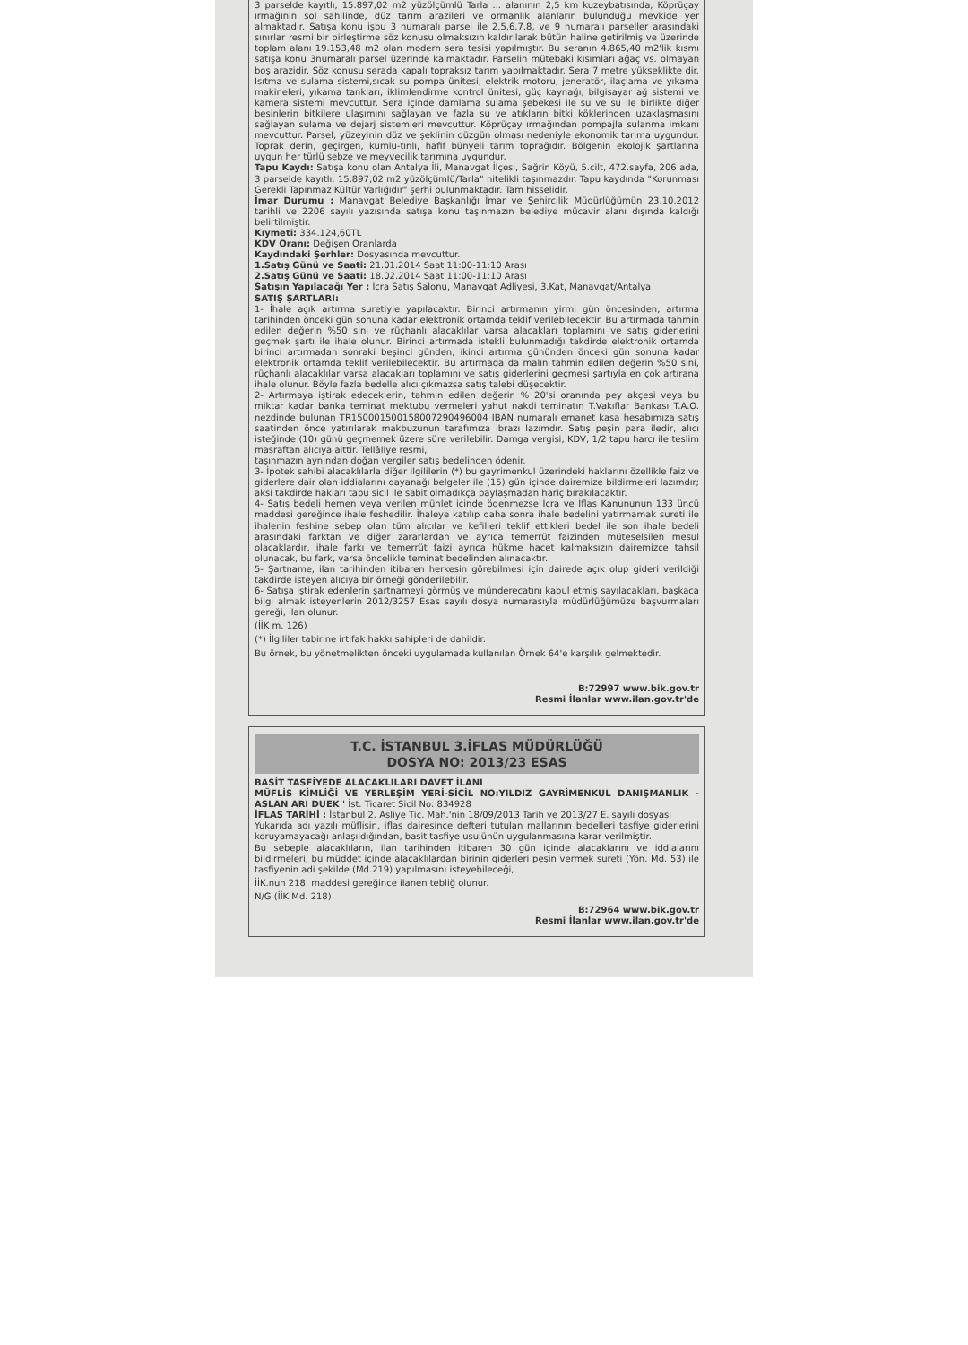3 parselde kayıtlı, 15.897,02 m2 yüzölçümlü Tarla ... alanının 2,5 km kuzeybatısında, Köprüçay ırmağının sol sahilinde, düz tarım arazileri ve ormanlık alanların bulunduğu mevkide yer almaktadır. Satışa konu işbu 3 numaralı parsel ile 2,5,6,7,8, ve 9 numaralı parseller arasındaki sınırlar resmi bir birleştirme söz konusu olmaksızın kaldırılarak bütün haline getirilmiş ve üzerinde toplam alanı 19.153,48 m2 olan modern sera tesisi yapılmıştır. Bu seranın 4.865,40 m2'lik kısmı satışa konu 3numaralı parsel üzerinde kalmaktadır. Parselin mütebaki kısımları ağaç vs. olmayan boş arazidir. Söz konusu serada kapalı topraksız tarım yapılmaktadır. Sera 7 metre yükseklikte dir. Isıtma ve sulama sistemi,sıcak su pompa ünitesi, elektrik motoru, jeneratör, ilaçlama ve yıkama makineleri, yıkama tankları, iklimlendirme kontrol ünitesi, güç kaynağı, bilgisayar ağ sistemi ve kamera sistemi mevcuttur. Sera içinde damlama sulama şebekesi ile su ve su ile birlikte diğer besinlerin bitkilere ulaşımını sağlayan ve fazla su ve atıkların bitki köklerinden uzaklaşmasını sağlayan sulama ve dejarj sistemleri mevcuttur. Köprüçay ırmağından pompajla sulanma imkanı mevcuttur. Parsel, yüzeyinin düz ve şeklinin düzgün olması nedeniyle ekonomik tarıma uygundur. Toprak derin, geçirgen, kumlu-tınlı, hafif bünyeli tarım toprağıdır. Bölgenin ekolojik şartlarına uygun her türlü sebze ve meyvecilik tarımına uygundur.
Tapu Kaydı: Satışa konu olan Antalya İli, Manavgat İlçesi, Sağrin Köyü, 5.cilt, 472.sayfa, 206 ada, 3 parselde kayıtlı, 15.897,02 m2 yüzölçümlü/Tarla" nitelikli taşınmazdır. Tapu kaydında "Korunması Gerekli Tapınmaz Kültür Varlığıdır" şerhi bulunmaktadır. Tam hisselidir.
İmar Durumu : Manavgat Belediye Başkanlığı İmar ve Şehircilik Müdürlüğümün 23.10.2012 tarihli ve 2206 sayılı yazısında satışa konu taşınmazın belediye mücavir alanı dışında kaldığı belirtilmiştir.
Kıymeti: 334.124,60TL
KDV Oranı: Değişen Oranlarda
Kaydındaki Şerhler: Dosyasında mevcuttur.
1.Satış Günü ve Saati: 21.01.2014 Saat 11:00-11:10 Arası
2.Satış Günü ve Saati: 18.02.2014 Saat 11:00-11:10 Arası
Satışın Yapılacağı Yer : İcra Satış Salonu, Manavgat Adliyesi, 3.Kat, Manavgat/Antalya
SATIŞ ŞARTLARI:
1- İhale açık artırma suretiyle yapılacaktır. Birinci artırmanın yirmi gün öncesinden, artırma tarihinden önceki gün sonuna kadar elektronik ortamda teklif verilebilecektir. Bu artırmada tahmin edilen değerin %50 sini ve rüçhanlı alacaklılar varsa alacakları toplamını ve satış giderlerini geçmek şartı ile ihale olunur. Birinci artırmada istekli bulunmadığı takdirde elektronik ortamda birinci artırmadan sonraki beşinci günden, ikinci artırma gününden önceki gün sonuna kadar elektronik ortamda teklif verilebilecektir. Bu artırmada da malın tahmin edilen değerin %50 sini, rüçhanlı alacaklılar varsa alacakları toplamını ve satış giderlerini geçmesi şartıyla en çok artırana ihale olunur. Böyle fazla bedelle alıcı çıkmazsa satış talebi düşecektir.
2- Artırmaya iştirak edeceklerin, tahmin edilen değerin % 20'si oranında pey akçesi veya bu miktar kadar banka teminat mektubu vermeleri yahut nakdi teminatın T.Vakıflar Bankası T.A.O. nezdinde bulunan TR150001500158007290496004 IBAN numaralı emanet kasa hesabımıza satış saatinden önce yatırılarak makbuzunun tarafımıza ibrazı lazımdır. Satış peşin para iledir, alıcı isteğinde (10) günü geçmemek üzere süre verilebilir. Damga vergisi, KDV, 1/2 tapu harcı ile teslim masraftan alıcıya aittir. Tellâliye resmi,
taşınmazın aynından doğan vergiler satış bedelinden ödenir.
3- İpotek sahibi alacaklılarla diğer ilgililerin (*) bu gayrimenkul üzerindeki haklarını özellikle faiz ve giderlere dair olan iddialarını dayanağı belgeler ile (15) gün içinde dairemize bildirmeleri lazımdır; aksi takdirde hakları tapu sicil ile sabit olmadıkça paylaşmadan hariç bırakılacaktır.
4- Satış bedeli hemen veya verilen mühlet içinde ödenmezse İcra ve İflas Kanununun 133 üncü maddesi gereğince ihale feshedilir. İhaleye katılıp daha sonra ihale bedelini yatırmamak sureti ile ihalenin feshine sebep olan tüm alıcılar ve kefilleri teklif ettikleri bedel ile son ihale bedeli arasındaki farktan ve diğer zararlardan ve ayrıca temerrüt faizinden müteselsilen mesul olacaklardır, ihale farkı ve temerrüt faizi ayrıca hükme hacet kalmaksızın dairemizce tahsil olunacak, bu fark, varsa öncelikle teminat bedelinden alınacaktır.
5- Şartname, ilan tarihinden itibaren herkesin görebilmesi için dairede açık olup gideri verildiği takdirde isteyen alıcıya bir örneği gönderilebilir.
6- Satışa iştirak edenlerin şartnameyi görmüş ve münderecatını kabul etmiş sayılacakları, başkaca bilgi almak isteyenlerin 2012/3257 Esas sayılı dosya numarasıyla müdürlüğümüze başvurmaları gereği, ilan olunur.
(İİK m. 126)
(*) İlgililer tabirine irtifak hakkı sahipleri de dahildir.
Bu örnek, bu yönetmelikten önceki uygulamada kullanılan Örnek 64'e karşılık gelmektedir.
B:72997 www.bik.gov.tr
Resmi İlanlar www.ilan.gov.tr'de
T.C. İSTANBUL 3.İFLAS MÜDÜRLÜĞÜ
DOSYA NO: 2013/23 ESAS
BASİT TASFİYEDE ALACAKLILARI DAVET İLANI
MÜFLİS KİMLİĞİ VE YERLEŞİM YERİ-SİCİL NO:YILDIZ GAYRİMENKUL DANIŞMANLIK -ASLAN ARI DUEK ' İst. Ticaret Sicil No: 834928
İFLAS TARİHİ : İstanbul 2. Asliye Tic. Mah.'nin 18/09/2013 Tarih ve 2013/27 E. sayılı dosyası
Yukarıda adı yazılı müflisin, iflas dairesince defteri tutulan mallarının bedelleri tasfiye giderlerini koruyamayacağı anlaşıldığından, basit tasfiye usulünün uygulanmasına karar verilmiştir.
Bu sebeple alacaklıların, ilan tarihinden itibaren 30 gün içinde alacaklarını ve iddialarını bildirmeleri, bu müddet içinde alacaklılardan birinin giderleri peşin vermek sureti (Yön. Md. 53) ile tasfiyenin adi şekilde (Md.219) yapılmasını isteyebileceği,
İİK.nun 218. maddesi gereğince ilanen tebliğ olunur.
N/G (İİK Md. 218)
B:72964 www.bik.gov.tr
Resmi İlanlar www.ilan.gov.tr'de